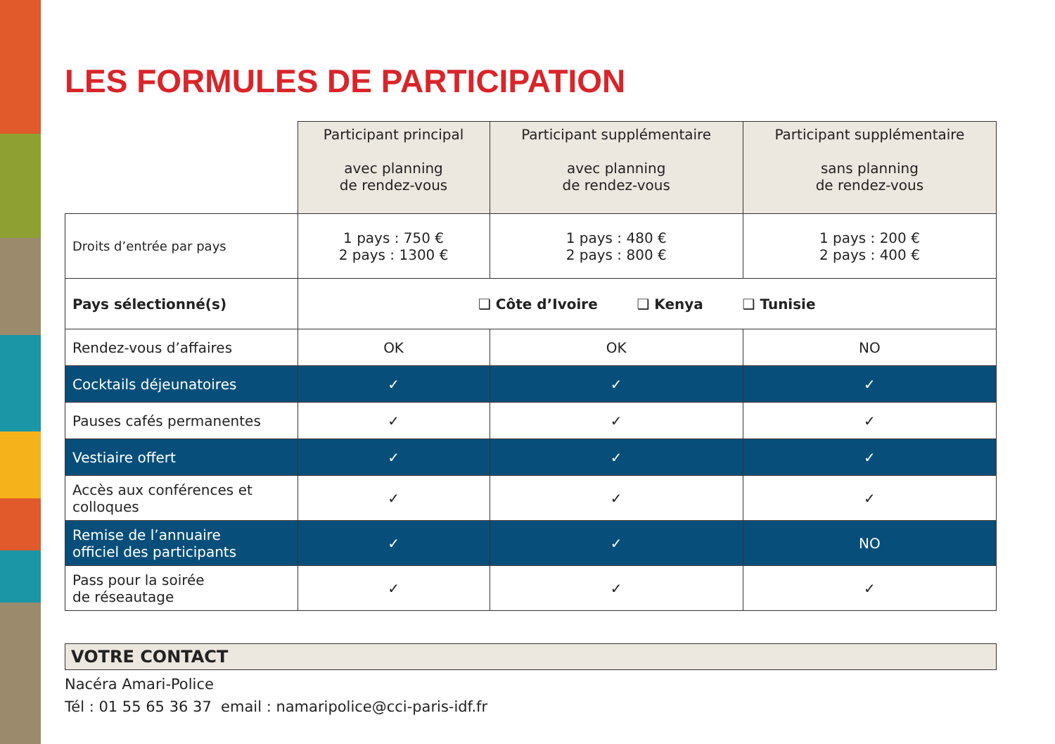LES FORMULES DE PARTICIPATION
| | Participant principal avec planning de rendez-vous | Participant supplémentaire avec planning de rendez-vous | Participant supplémentaire sans planning de rendez-vous |
| Droits d’entrée par pays | 1 pays : 750 € 2 pays : 1300 € | 1 pays : 480 € 2 pays : 800 € | 1 pays : 200 € 2 pays : 400 € |
| Pays sélectionné(s) | ❑ Côte d’Ivoire ❑ Kenya ❑ Tunisie | | |
| Rendez-vous d’affaires | OK | OK | NO |
| Cocktails déjeunatoires | ✓ | ✓ | ✓ |
| Pauses cafés permanentes | ✓ | ✓ | ✓ |
| Vestiaire offert | ✓ | ✓ | ✓ |
| Accès aux conférences et colloques | ✓ | ✓ | ✓ |
| Remise de l’annuaire officiel des participants | ✓ | ✓ | NO |
| Pass pour la soirée de réseautage | ✓ | ✓ | ✓ |
VOTRE CONTACT
Nacéra Amari-Police
Tél : 01 55 65 36 37 email : namaripolice@cci-paris-idf.fr